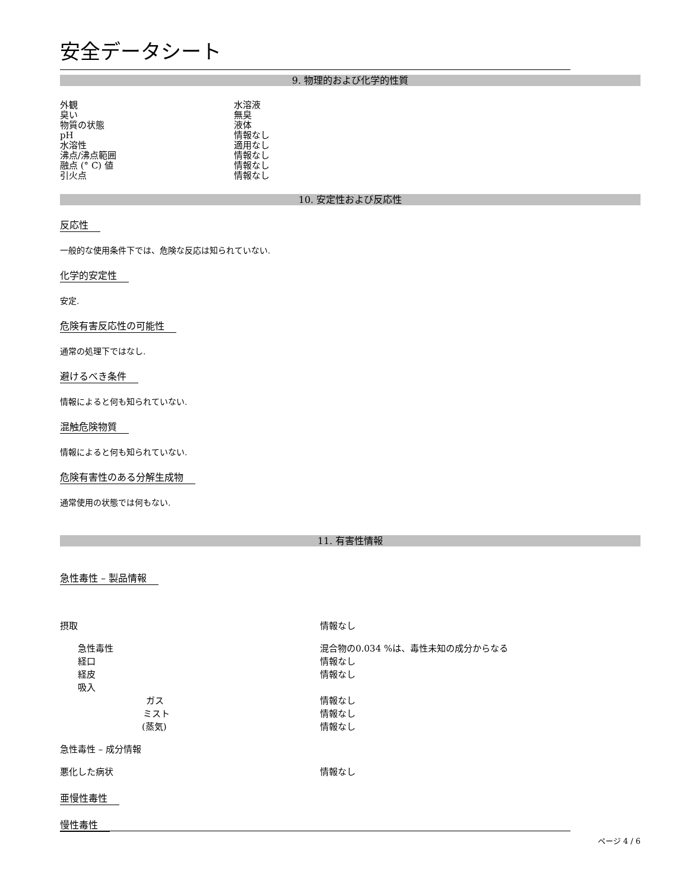安全データシート
9. 物理的および化学的性質
| 外観 | 水溶液 |
| 臭い | 無臭 |
| 物質の状態 | 液体 |
| pH | 情報なし |
| 水溶性 | 適用なし |
| 沸点/沸点範囲 | 情報なし |
| 融点 (° C) 値 | 情報なし |
| 引火点 | 情報なし |
10. 安定性および反応性
反応性
一般的な使用条件下では、危険な反応は知られていない.
化学的安定性
安定.
危険有害反応性の可能性
通常の処理下ではなし.
避けるべき条件
情報によると何も知られていない.
混触危険物質
情報によると何も知られていない.
危険有害性のある分解生成物
通常使用の状態では何もない.
11. 有害性情報
急性毒性 – 製品情報
| 摂取 | 情報なし |
| 急性毒性 | 混合物の0.034 %は、毒性未知の成分からなる |
| 経口 | 情報なし |
| 経皮 | 情報なし |
| 吸入 | |
| ガス | 情報なし |
| ミスト | 情報なし |
| (蒸気) | 情報なし |
| 急性毒性 – 成分情報 | |
| 悪化した病状 | 情報なし |
亜慢性毒性
慢性毒性
ページ 4 / 6